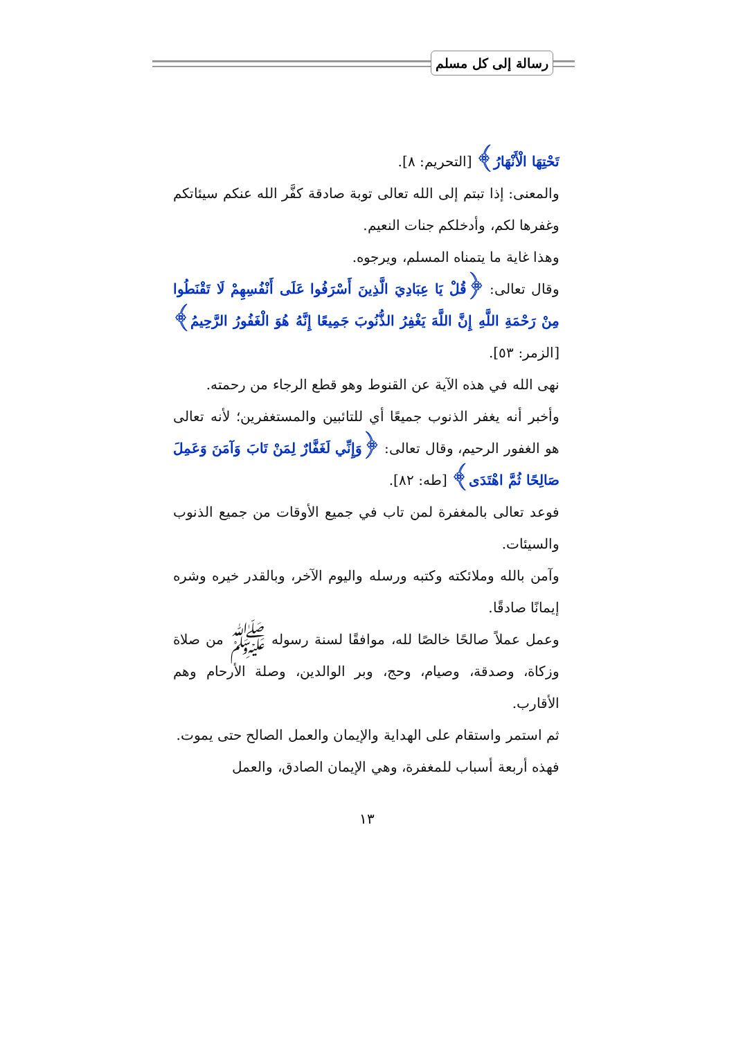رسالة إلى كل مسلم
تَحْتِهَا الْأَنْهَارُ﴾ [التحريم: ٨].
والمعنى: إذا تبتم إلى الله تعالى توبة صادقة كفَّر الله عنكم سيئاتكم وغفرها لكم، وأدخلكم جنات النعيم.
وهذا غاية ما يتمناه المسلم، ويرجوه.
وقال تعالى: ﴿قُلْ يَا عِبَادِيَ الَّذِينَ أَسْرَفُوا عَلَى أَنْفُسِهِمْ لَا تَقْنَطُوا مِنْ رَحْمَةِ اللَّهِ إِنَّ اللَّهَ يَغْفِرُ الذُّنُوبَ جَمِيعًا إِنَّهُ هُوَ الْغَفُورُ الرَّحِيمُ﴾ [الزمر: ٥٣].
نهى الله في هذه الآية عن القنوط وهو قطع الرجاء من رحمته.
وأخبر أنه يغفر الذنوب جميعًا أي للتائبين والمستغفرين؛ لأنه تعالى هو الغفور الرحيم، وقال تعالى: ﴿وَإِنِّي لَغَفَّارٌ لِمَنْ تَابَ وَآمَنَ وَعَمِلَ صَالِحًا ثُمَّ اهْتَدَى﴾ [طه: ٨٢].
فوعد تعالى بالمغفرة لمن تاب في جميع الأوقات من جميع الذنوب والسيئات.
وآمن بالله وملائكته وكتبه ورسله واليوم الآخر، وبالقدر خيره وشره إيمانًا صادقًا.
وعمل عملاً صالحًا خالصًا لله، موافقًا لسنة رسوله ﷺ من صلاة وزكاة، وصدقة، وصيام، وحج، وبر الوالدين، وصلة الأرحام وهم الأقارب.
ثم استمر واستقام على الهداية والإيمان والعمل الصالح حتى يموت.
فهذه أربعة أسباب للمغفرة، وهي الإيمان الصادق، والعمل
١٣